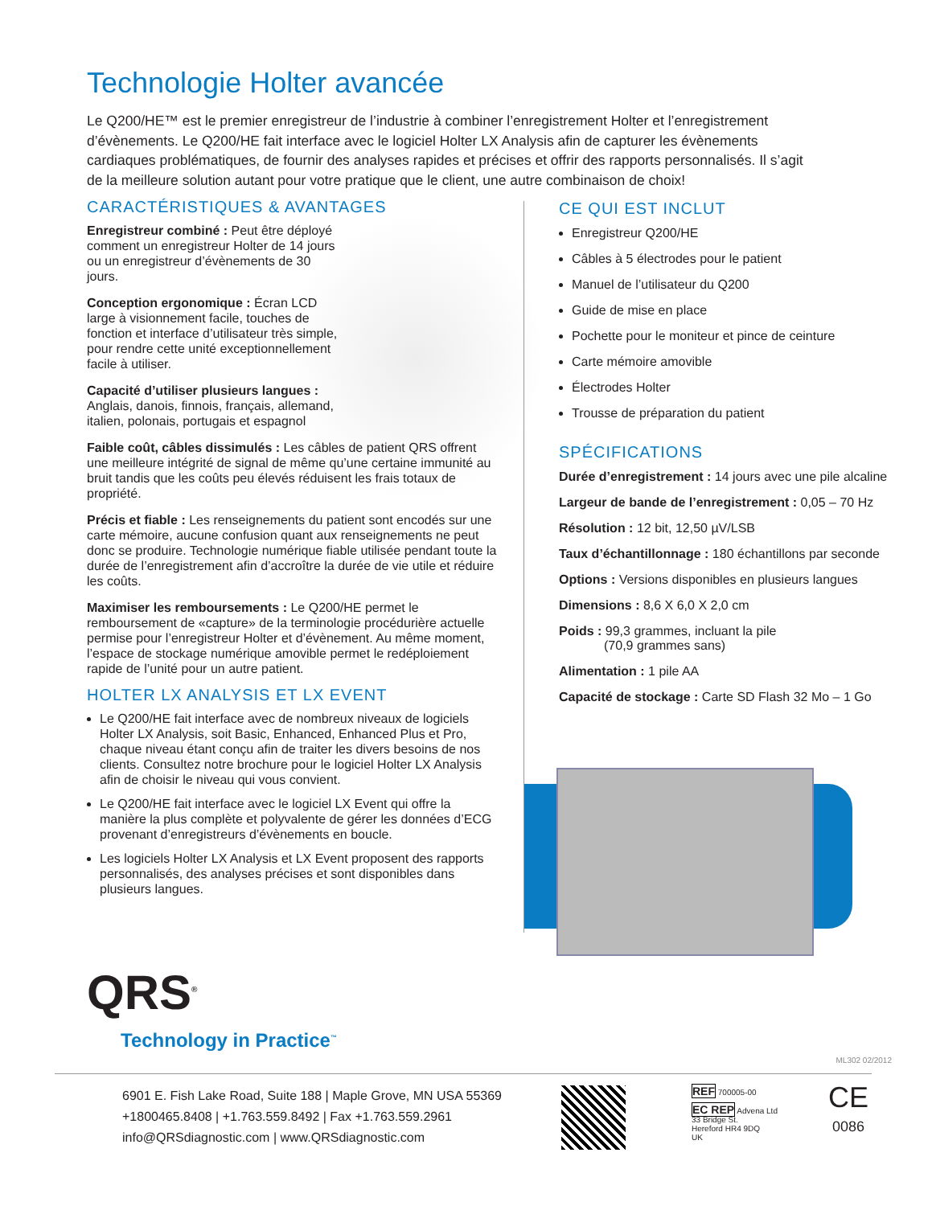Technologie Holter avancée
Le Q200/HE™ est le premier enregistreur de l’industrie à combiner l’enregistrement Holter et l’enregistrement d’évènements. Le Q200/HE fait interface avec le logiciel Holter LX Analysis afin de capturer les évènements cardiaques problématiques, de fournir des analyses rapides et précises et offrir des rapports personnalisés. Il s’agit de la meilleure solution autant pour votre pratique que le client, une autre combinaison de choix!
CARACTÉRISTIQUES & AVANTAGES
Enregistreur combiné : Peut être déployé comment un enregistreur Holter de 14 jours ou un enregistreur d’évènements de 30 jours.
Conception ergonomique : Écran LCD large à visionnement facile, touches de fonction et interface d’utilisateur très simple, pour rendre cette unité exceptionnellement facile à utiliser.
Capacité d’utiliser plusieurs langues : Anglais, danois, finnois, français, allemand, italien, polonais, portugais et espagnol
Faible coût, câbles dissimulés : Les câbles de patient QRS offrent une meilleure intégrité de signal de même qu’une certaine immunité au bruit tandis que les coûts peu élevés réduisent les frais totaux de propriété.
Précis et fiable : Les renseignements du patient sont encodés sur une carte mémoire, aucune confusion quant aux renseignements ne peut donc se produire. Technologie numérique fiable utilisée pendant toute la durée de l’enregistrement afin d’accroître la durée de vie utile et réduire les coûts.
Maximiser les remboursements : Le Q200/HE permet le remboursement de «capture» de la terminologie procédurière actuelle permise pour l’enregistreur Holter et d’évènement. Au même moment, l’espace de stockage numérique amovible permet le redéploiement rapide de l’unité pour un autre patient.
HOLTER LX ANALYSIS ET LX EVENT
Le Q200/HE fait interface avec de nombreux niveaux de logiciels Holter LX Analysis, soit Basic, Enhanced, Enhanced Plus et Pro, chaque niveau étant conçu afin de traiter les divers besoins de nos clients. Consultez notre brochure pour le logiciel Holter LX Analysis afin de choisir le niveau qui vous convient.
Le Q200/HE fait interface avec le logiciel LX Event qui offre la manière la plus complète et polyvalente de gérer les données d’ECG provenant d’enregistreurs d’évènements en boucle.
Les logiciels Holter LX Analysis et LX Event proposent des rapports personnalisés, des analyses précises et sont disponibles dans plusieurs langues.
CE QUI EST INCLUT
Enregistreur Q200/HE
Câbles à 5 électrodes pour le patient
Manuel de l’utilisateur du Q200
Guide de mise en place
Pochette pour le moniteur et pince de ceinture
Carte mémoire amovible
Électrodes Holter
Trousse de préparation du patient
SPÉCIFICATIONS
Durée d’enregistrement : 14 jours avec une pile alcaline
Largeur de bande de l’enregistrement : 0,05 – 70 Hz
Résolution : 12 bit, 12,50 µV/LSB
Taux d’échantillonnage : 180 échantillons par seconde
Options : Versions disponibles en plusieurs langues
Dimensions : 8,6 X 6,0 X 2,0 cm
Poids : 99,3 grammes, incluant la pile
(70,9 grammes sans)
Alimentation : 1 pile AA
Capacité de stockage : Carte SD Flash 32 Mo – 1 Go
QRS<sup>®</sup>
Technology in Practice<sup>™</sup>
ML302 02/2012
6901 E. Fish Lake Road, Suite 188 | Maple Grove, MN USA 55369
+1800465.8408 | +1.763.559.8492 | Fax +1.763.559.2961
info@QRSdiagnostic.com | www.QRSdiagnostic.com
REF 700005-00
EC REP Advena Ltd
33 Bridge St.
Hereford HR4 9DQ
UK
CE
0086